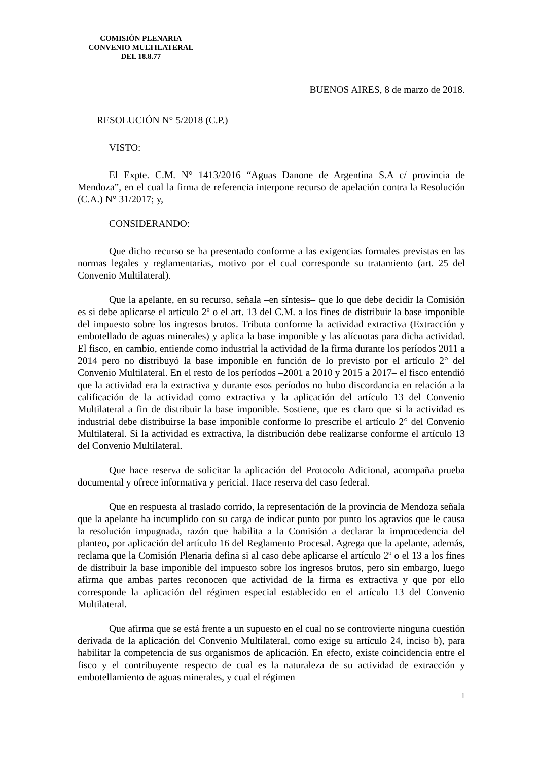COMISIÓN PLENARIA
CONVENIO MULTILATERAL
DEL 18.8.77
BUENOS AIRES, 8 de marzo de 2018.
RESOLUCIÓN N° 5/2018 (C.P.)
VISTO:
El Expte. C.M. N° 1413/2016 “Aguas Danone de Argentina S.A c/ provincia de Mendoza”, en el cual la firma de referencia interpone recurso de apelación contra la Resolución (C.A.) N° 31/2017; y,
CONSIDERANDO:
Que dicho recurso se ha presentado conforme a las exigencias formales previstas en las normas legales y reglamentarias, motivo por el cual corresponde su tratamiento (art. 25 del Convenio Multilateral).
Que la apelante, en su recurso, señala –en síntesis– que lo que debe decidir la Comisión es si debe aplicarse el artículo 2º o el art. 13 del C.M. a los fines de distribuir la base imponible del impuesto sobre los ingresos brutos. Tributa conforme la actividad extractiva (Extracción y embotellado de aguas minerales) y aplica la base imponible y las alícuotas para dicha actividad. El fisco, en cambio, entiende como industrial la actividad de la firma durante los períodos 2011 a 2014 pero no distribuyó la base imponible en función de lo previsto por el artículo 2° del Convenio Multilateral. En el resto de los períodos –2001 a 2010 y 2015 a 2017– el fisco entendió que la actividad era la extractiva y durante esos períodos no hubo discordancia en relación a la calificación de la actividad como extractiva y la aplicación del artículo 13 del Convenio Multilateral a fin de distribuir la base imponible. Sostiene, que es claro que si la actividad es industrial debe distribuirse la base imponible conforme lo prescribe el artículo 2° del Convenio Multilateral. Si la actividad es extractiva, la distribución debe realizarse conforme el artículo 13 del Convenio Multilateral.
Que hace reserva de solicitar la aplicación del Protocolo Adicional, acompaña prueba documental y ofrece informativa y pericial. Hace reserva del caso federal.
Que en respuesta al traslado corrido, la representación de la provincia de Mendoza señala que la apelante ha incumplido con su carga de indicar punto por punto los agravios que le causa la resolución impugnada, razón que habilita a la Comisión a declarar la improcedencia del planteo, por aplicación del artículo 16 del Reglamento Procesal. Agrega que la apelante, además, reclama que la Comisión Plenaria defina si al caso debe aplicarse el artículo 2º o el 13 a los fines de distribuir la base imponible del impuesto sobre los ingresos brutos, pero sin embargo, luego afirma que ambas partes reconocen que actividad de la firma es extractiva y que por ello corresponde la aplicación del régimen especial establecido en el artículo 13 del Convenio Multilateral.
Que afirma que se está frente a un supuesto en el cual no se controvierte ninguna cuestión derivada de la aplicación del Convenio Multilateral, como exige su artículo 24, inciso b), para habilitar la competencia de sus organismos de aplicación. En efecto, existe coincidencia entre el fisco y el contribuyente respecto de cual es la naturaleza de su actividad de extracción y embotellamiento de aguas minerales, y cual el régimen
1